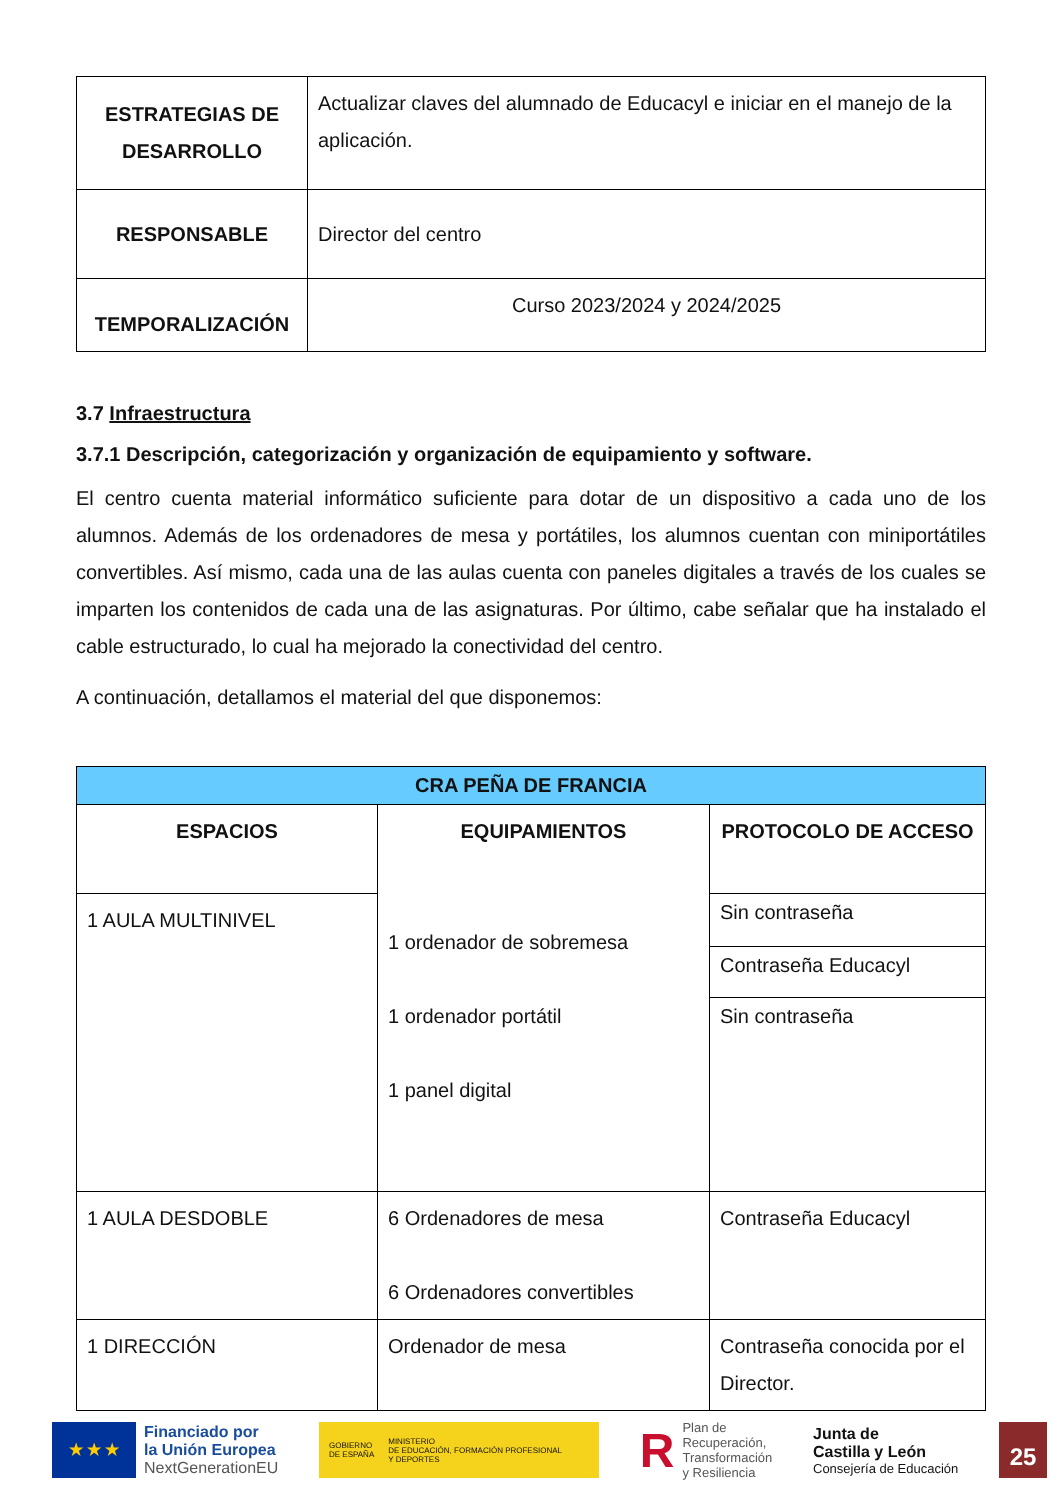| ESTRATEGIAS DE DESARROLLO | Actualizar claves del alumnado de Educacyl e iniciar en el manejo de la aplicación. |
| RESPONSABLE | Director del centro |
| TEMPORALIZACIÓN | Curso 2023/2024 y 2024/2025 |
3.7 Infraestructura
3.7.1 Descripción, categorización y organización de equipamiento y software.
El centro cuenta material informático suficiente para dotar de un dispositivo a cada uno de los alumnos. Además de los ordenadores de mesa y portátiles, los alumnos cuentan con miniportátiles convertibles. Así mismo, cada una de las aulas cuenta con paneles digitales a través de los cuales se imparten los contenidos de cada una de las asignaturas. Por último, cabe señalar que ha instalado el cable estructurado, lo cual ha mejorado la conectividad del centro.
A continuación, detallamos el material del que disponemos:
| CRA PEÑA DE FRANCIA | | |
| --- | --- | --- |
| ESPACIOS | EQUIPAMIENTOS 1 ordenador de sobremesa 1 ordenador portátil 1 panel digital | PROTOCOLO DE ACCESO |
| 1 AULA MULTINIVEL | | Sin contraseña Contraseña Educacyl Sin contraseña |
| 1 AULA DESDOBLE | 6 Ordenadores de mesa 6 Ordenadores convertibles | Contraseña Educacyl |
| 1 DIRECCIÓN | Ordenador de mesa | Contraseña conocida por el Director. |
★ ★ ★
Financiado por
la Unión Europea
NextGenerationEU
GOBIERNO
DE ESPAÑA MINISTERIO
DE EDUCACIÓN, FORMACIÓN PROFESIONAL
Y DEPORTES
R Plan de
Recuperación,
Transformación
y Resiliencia
Junta de
Castilla y León
Consejería de Educación
25